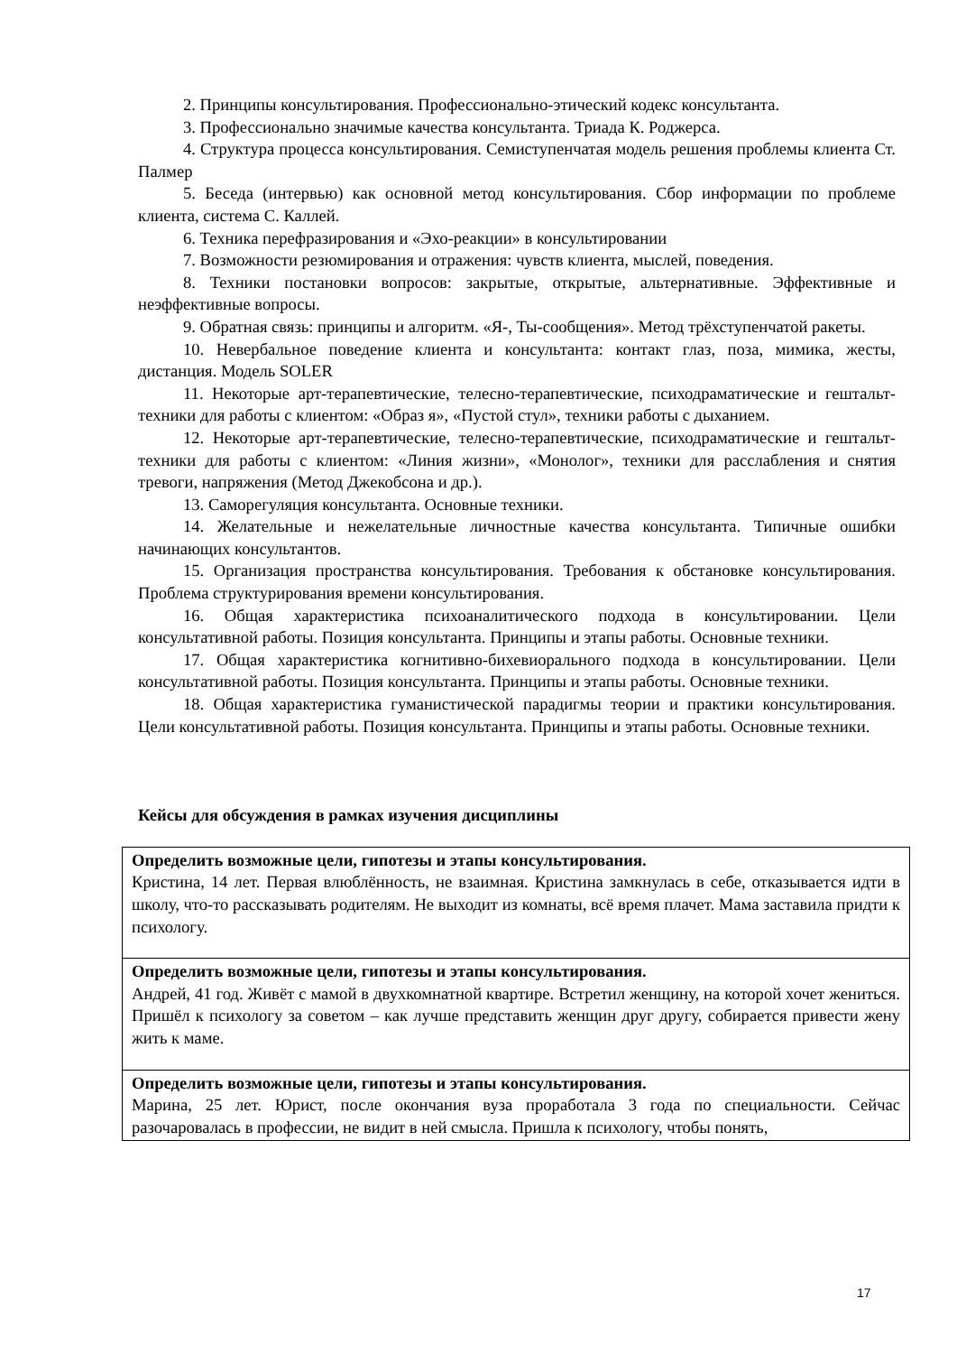2. Принципы консультирования. Профессионально-этический кодекс консультанта.
3. Профессионально значимые качества консультанта. Триада К. Роджерса.
4. Структура процесса консультирования. Семиступенчатая модель решения проблемы клиента Ст. Палмер
5. Беседа (интервью) как основной метод консультирования. Сбор информации по проблеме клиента, система С. Каллей.
6. Техника перефразирования и «Эхо-реакции» в консультировании
7. Возможности резюмирования и отражения: чувств клиента, мыслей, поведения.
8. Техники постановки вопросов: закрытые, открытые, альтернативные. Эффективные и неэффективные вопросы.
9. Обратная связь: принципы и алгоритм. «Я-, Ты-сообщения». Метод трёхступенчатой ракеты.
10. Невербальное поведение клиента и консультанта: контакт глаз, поза, мимика, жесты, дистанция. Модель SOLER
11. Некоторые арт-терапевтические, телесно-терапевтические, психодраматические и гештальт-техники для работы с клиентом: «Образ я», «Пустой стул», техники работы с дыханием.
12. Некоторые арт-терапевтические, телесно-терапевтические, психодраматические и гештальт-техники для работы с клиентом: «Линия жизни», «Монолог», техники для расслабления и снятия тревоги, напряжения (Метод Джекобсона и др.).
13. Саморегуляция консультанта. Основные техники.
14. Желательные и нежелательные личностные качества консультанта. Типичные ошибки начинающих консультантов.
15. Организация пространства консультирования. Требования к обстановке консультирования. Проблема структурирования времени консультирования.
16. Общая характеристика психоаналитического подхода в консультировании. Цели консультативной работы. Позиция консультанта. Принципы и этапы работы. Основные техники.
17. Общая характеристика когнитивно-бихевиорального подхода в консультировании. Цели консультативной работы. Позиция консультанта. Принципы и этапы работы. Основные техники.
18. Общая характеристика гуманистической парадигмы теории и практики консультирования. Цели консультативной работы. Позиция консультанта. Принципы и этапы работы. Основные техники.
Кейсы для обсуждения в рамках изучения дисциплины
| Определить возможные цели, гипотезы и этапы консультирования. Кристина, 14 лет. Первая влюблённость, не взаимная. Кристина замкнулась в себе, отказывается идти в школу, что-то рассказывать родителям. Не выходит из комнаты, всё время плачет. Мама заставила придти к психологу. |
| Определить возможные цели, гипотезы и этапы консультирования. Андрей, 41 год. Живёт с мамой в двухкомнатной квартире. Встретил женщину, на которой хочет жениться. Пришёл к психологу за советом – как лучше представить женщин друг другу, собирается привести жену жить к маме. |
| Определить возможные цели, гипотезы и этапы консультирования. Марина, 25 лет. Юрист, после окончания вуза проработала 3 года по специальности. Сейчас разочаровалась в профессии, не видит в ней смысла. Пришла к психологу, чтобы понять, |
17